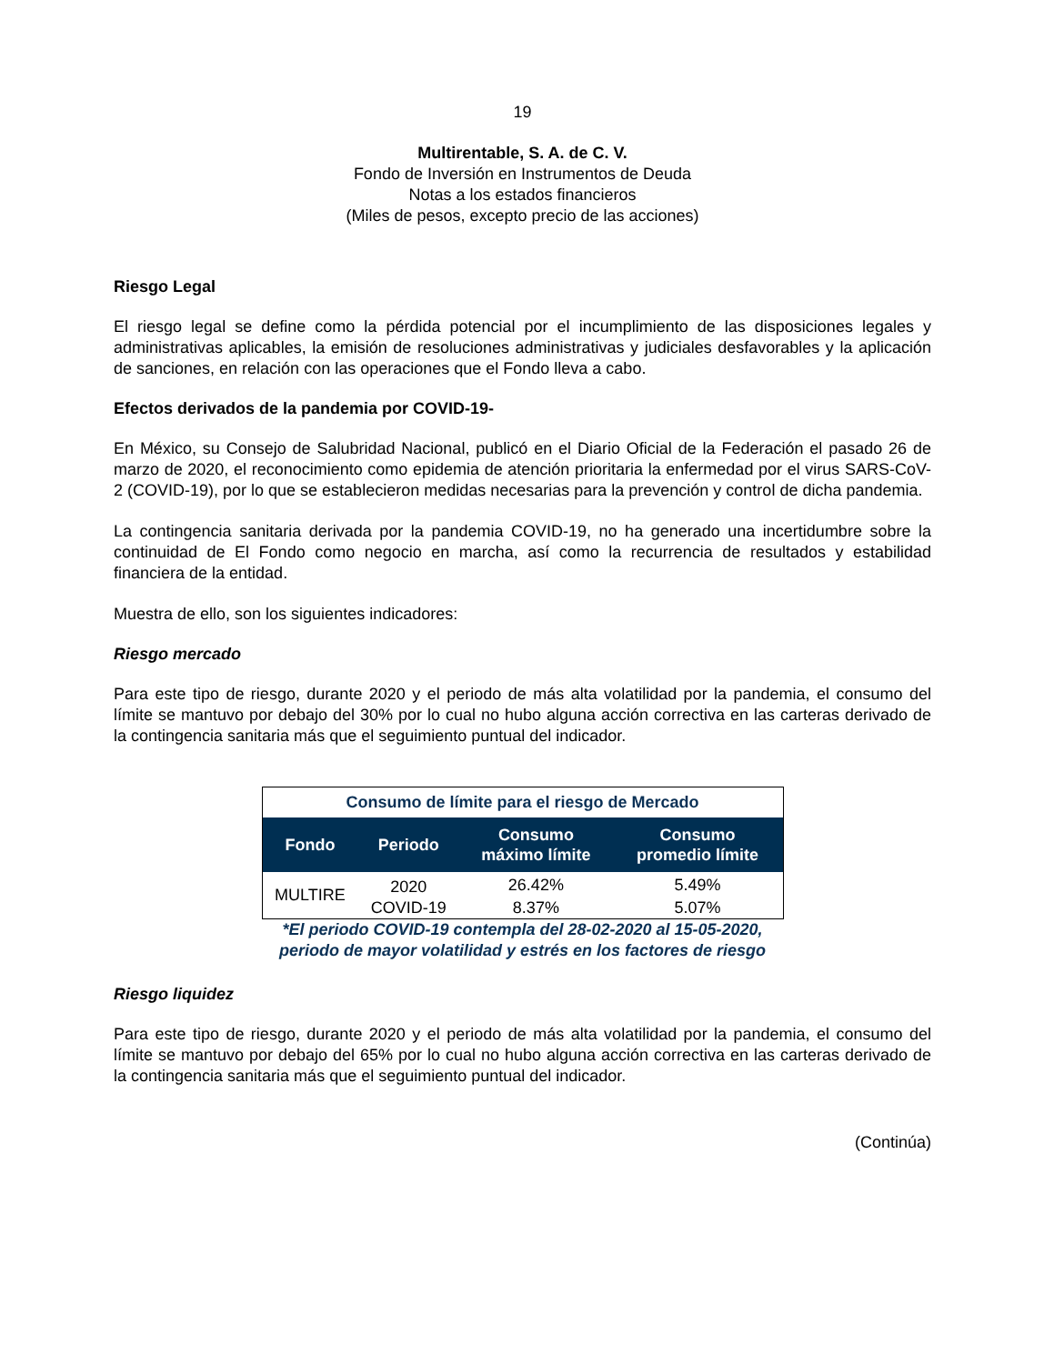19
Multirentable, S. A. de C. V.
Fondo de Inversión en Instrumentos de Deuda
Notas a los estados financieros
(Miles de pesos, excepto precio de las acciones)
Riesgo Legal
El riesgo legal se define como la pérdida potencial por el incumplimiento de las disposiciones legales y administrativas aplicables, la emisión de resoluciones administrativas y judiciales desfavorables y la aplicación de sanciones, en relación con las operaciones que el Fondo lleva a cabo.
Efectos derivados de la pandemia por COVID-19-
En México, su Consejo de Salubridad Nacional, publicó en el Diario Oficial de la Federación el pasado 26 de marzo de 2020, el reconocimiento como epidemia de atención prioritaria la enfermedad por el virus SARS-CoV-2 (COVID-19), por lo que se establecieron medidas necesarias para la prevención y control de dicha pandemia.
La contingencia sanitaria derivada por la pandemia COVID-19, no ha generado una incertidumbre sobre la continuidad de El Fondo como negocio en marcha, así como la recurrencia de resultados y estabilidad financiera de la entidad.
Muestra de ello, son los siguientes indicadores:
Riesgo mercado
Para este tipo de riesgo, durante 2020 y el periodo de más alta volatilidad por la pandemia, el consumo del límite se mantuvo por debajo del 30% por lo cual no hubo alguna acción correctiva en las carteras derivado de la contingencia sanitaria más que el seguimiento puntual del indicador.
| Consumo de límite para el riesgo de Mercado | | | |
| Fondo | Periodo | Consumo máximo límite | Consumo promedio límite |
| MULTIRE | 2020 | 26.42% | 5.49% |
| | COVID-19 | 8.37% | 5.07% |
*El periodo COVID-19 contempla del 28-02-2020 al 15-05-2020,
periodo de mayor volatilidad y estrés en los factores de riesgo
Riesgo liquidez
Para este tipo de riesgo, durante 2020 y el periodo de más alta volatilidad por la pandemia, el consumo del límite se mantuvo por debajo del 65% por lo cual no hubo alguna acción correctiva en las carteras derivado de la contingencia sanitaria más que el seguimiento puntual del indicador.
(Continúa)